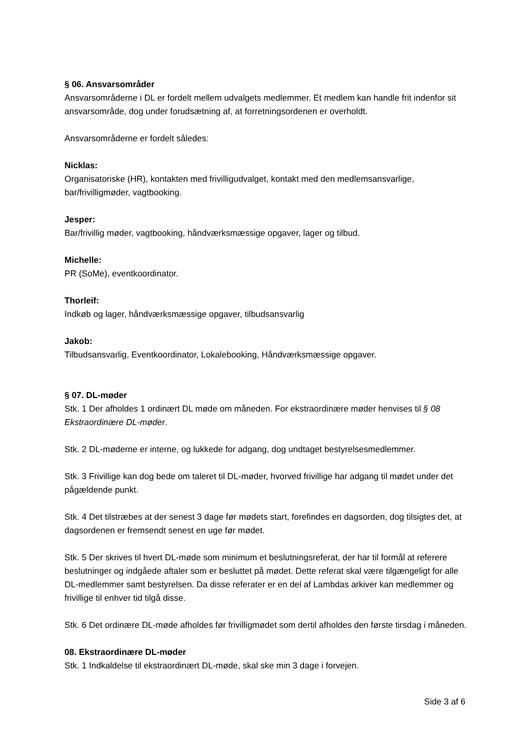§ 06. Ansvarsområder
Ansvarsområderne i DL er fordelt mellem udvalgets medlemmer. Et medlem kan handle frit indenfor sit ansvarsområde, dog under forudsætning af, at forretningsordenen er overholdt.
Ansvarsområderne er fordelt således:
Nicklas:
Organisatoriske (HR), kontakten med frivilligudvalget, kontakt med den medlemsansvarlige, bar/frivilligmøder, vagtbooking.
Jesper:
Bar/frivillig møder, vagtbooking, håndværksmæssige opgaver, lager og tilbud.
Michelle:
PR (SoMe), eventkoordinator.
Thorleif:
Indkøb og lager, håndværksmæssige opgaver, tilbudsansvarlig
Jakob:
Tilbudsansvarlig, Eventkoordinator, Lokalebooking, Håndværksmæssige opgaver.
§ 07. DL-møder
Stk. 1 Der afholdes 1 ordinært DL møde om måneden. For ekstraordinære møder henvises til § 08 Ekstraordinære DL-møder.
Stk. 2 DL-møderne er interne, og lukkede for adgang, dog undtaget bestyrelsesmedlemmer.
Stk. 3 Frivillige kan dog bede om taleret til DL-møder, hvorved frivillige har adgang til mødet under det pågældende punkt.
Stk. 4 Det tilstræbes at der senest 3 dage før mødets start, forefindes en dagsorden, dog tilsigtes det, at dagsordenen er fremsendt senest en uge før mødet.
Stk. 5 Der skrives til hvert DL-møde som minimum et beslutningsreferat, der har til formål at referere beslutninger og indgåede aftaler som er besluttet på mødet. Dette referat skal være tilgængeligt for alle DL-medlemmer samt bestyrelsen. Da disse referater er en del af Lambdas arkiver kan medlemmer og frivillige til enhver tid tilgå disse.
Stk. 6 Det ordinære DL-møde afholdes før frivilligmødet som dertil afholdes den første tirsdag i måneden.
08. Ekstraordinære DL-møder
Stk. 1 Indkaldelse til ekstraordinært DL-møde, skal ske min 3 dage i forvejen.
Side 3 af 6